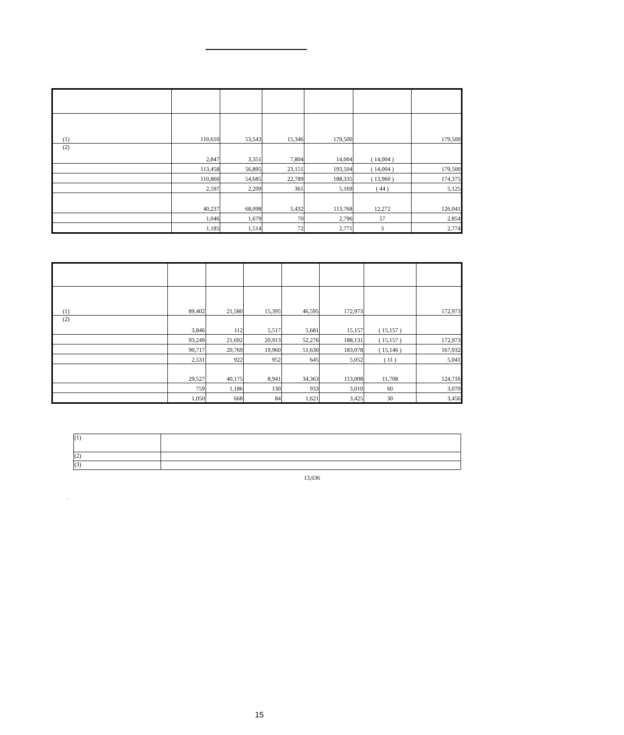| (1) | 110,610 | 53,543 | 15,346 | 179,500 | | 179,500 |
| (2) | 2,847 | 3,351 | 7,804 | 14,004 | ( 14,004 ) | |
| | 113,458 | 56,895 | 23,151 | 193,504 | ( 14,004 ) | 179,500 |
| | 110,860 | 54,685 | 22,789 | 188,335 | ( 13,960 ) | 174,375 |
| | 2,597 | 2,209 | 361 | 5,169 | ( 44 ) | 5,125 |
| | 40,237 | 68,098 | 5,432 | 113,768 | 12,272 | 126,041 |
| | 1,046 | 1,679 | 70 | 2,796 | 57 | 2,854 |
| | 1,185 | 1,514 | 72 | 2,771 | 3 | 2,774 |
| (1) | 89,402 | 21,580 | 15,395 | 46,595 | 172,973 | | 172,973 |
| (2) | 3,846 | 112 | 5,517 | 5,681 | 15,157 | ( 15,157 ) | |
| | 93,249 | 21,692 | 20,913 | 52,276 | 188,131 | ( 15,157 ) | 172,973 |
| | 90,717 | 20,769 | 19,960 | 51,630 | 183,078 | ( 15,146 ) | 167,932 |
| | 2,531 | 922 | 952 | 645 | 5,052 | ( 11 ) | 5,041 |
| | 29,527 | 40,175 | 8,941 | 34,363 | 113,008 | 11,708 | 124,716 |
| | 759 | 1,186 | 130 | 933 | 3,010 | 60 | 3,070 |
| | 1,050 | 668 | 84 | 1,621 | 3,425 | 30 | 3,456 |
| (1) | |
| (2) | |
| (3) | |
13,636
.
15